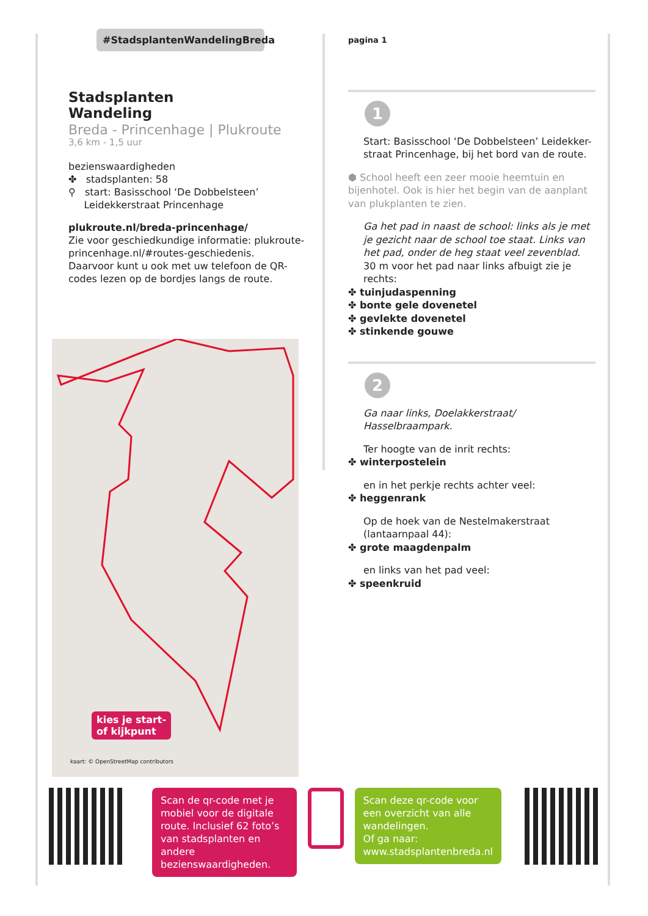#StadsplantenWandelingBreda
Stadsplanten
Wandeling
Breda - Princenhage | Plukroute
3,6 km - 1,5 uur
bezienswaardigheden
✤ stadsplanten: 58
⚲ start: Basisschool ‘De Dobbelsteen’
Leidekkerstraat Princenhage
plukroute.nl/breda-princenhage/
Zie voor geschiedkundige informatie: plukroute-princenhage.nl/#routes-geschiedenis.
Daarvoor kunt u ook met uw telefoon de QR-codes lezen op de bordjes langs de route.
kies je start-
of kijkpunt
kaart: © OpenStreetMap contributors
pagina 1
1
Start: Basisschool ‘De Dobbelsteen’ Leidekker-straat Princenhage, bij het bord van de route.
⬢ School heeft een zeer mooie heemtuin en bijenhotel. Ook is hier het begin van de aanplant van plukplanten te zien.
Ga het pad in naast de school: links als je met je gezicht naar de school toe staat. Links van het pad, onder de heg staat veel zevenblad.
30 m voor het pad naar links afbuigt zie je rechts:
✤ tuinjudaspenning
✤ bonte gele dovenetel
✤ gevlekte dovenetel
✤ stinkende gouwe
2
Ga naar links, Doelakkerstraat/ Hasselbraampark.
Ter hoogte van de inrit rechts:
✤ winterpostelein
en in het perkje rechts achter veel:
✤ heggenrank
Op de hoek van de Nestelmakerstraat (lantaarnpaal 44):
✤ grote maagdenpalm
en links van het pad veel:
✤ speenkruid
Scan de qr-code met je mobiel voor de digitale route. Inclusief 62 foto’s van stadsplanten en andere bezienswaardigheden.
Scan deze qr-code voor een overzicht van alle wandelingen.
Of ga naar:
www.stadsplantenbreda.nl